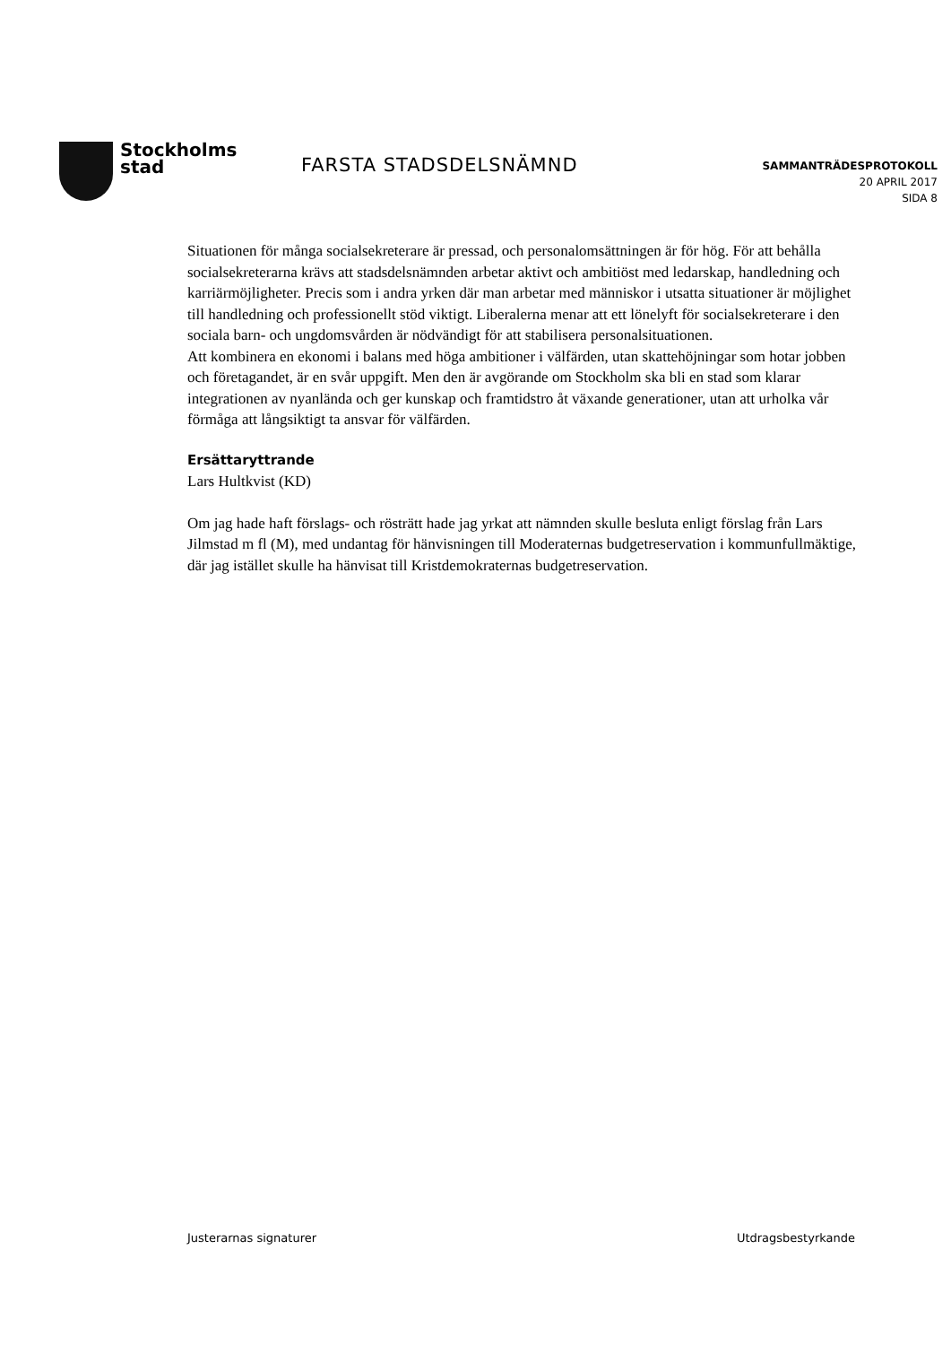Stockholms
stad
FARSTA STADSDELSNÄMND
SAMMANTRÄDESPROTOKOLL
20 APRIL 2017
SIDA 8
Situationen för många socialsekreterare är pressad, och personalomsättningen är för hög. För att behålla socialsekreterarna krävs att stadsdelsnämnden arbetar aktivt och ambitiöst med ledarskap, handledning och karriärmöjligheter. Precis som i andra yrken där man arbetar med människor i utsatta situationer är möjlighet till handledning och professionellt stöd viktigt. Liberalerna menar att ett lönelyft för socialsekreterare i den sociala barn- och ungdomsvården är nödvändigt för att stabilisera personalsituationen.
Att kombinera en ekonomi i balans med höga ambitioner i välfärden, utan skattehöjningar som hotar jobben och företagandet, är en svår uppgift. Men den är avgörande om Stockholm ska bli en stad som klarar integrationen av nyanlända och ger kunskap och framtidstro åt växande generationer, utan att urholka vår förmåga att långsiktigt ta ansvar för välfärden.
Ersättaryttrande
Lars Hultkvist (KD)
Om jag hade haft förslags- och rösträtt hade jag yrkat att nämnden skulle besluta enligt förslag från Lars Jilmstad m fl (M), med undantag för hänvisningen till Moderaternas budgetreservation i kommunfullmäktige, där jag istället skulle ha hänvisat till Kristdemokraternas budgetreservation.
Justerarnas signaturer Utdragsbestyrkande